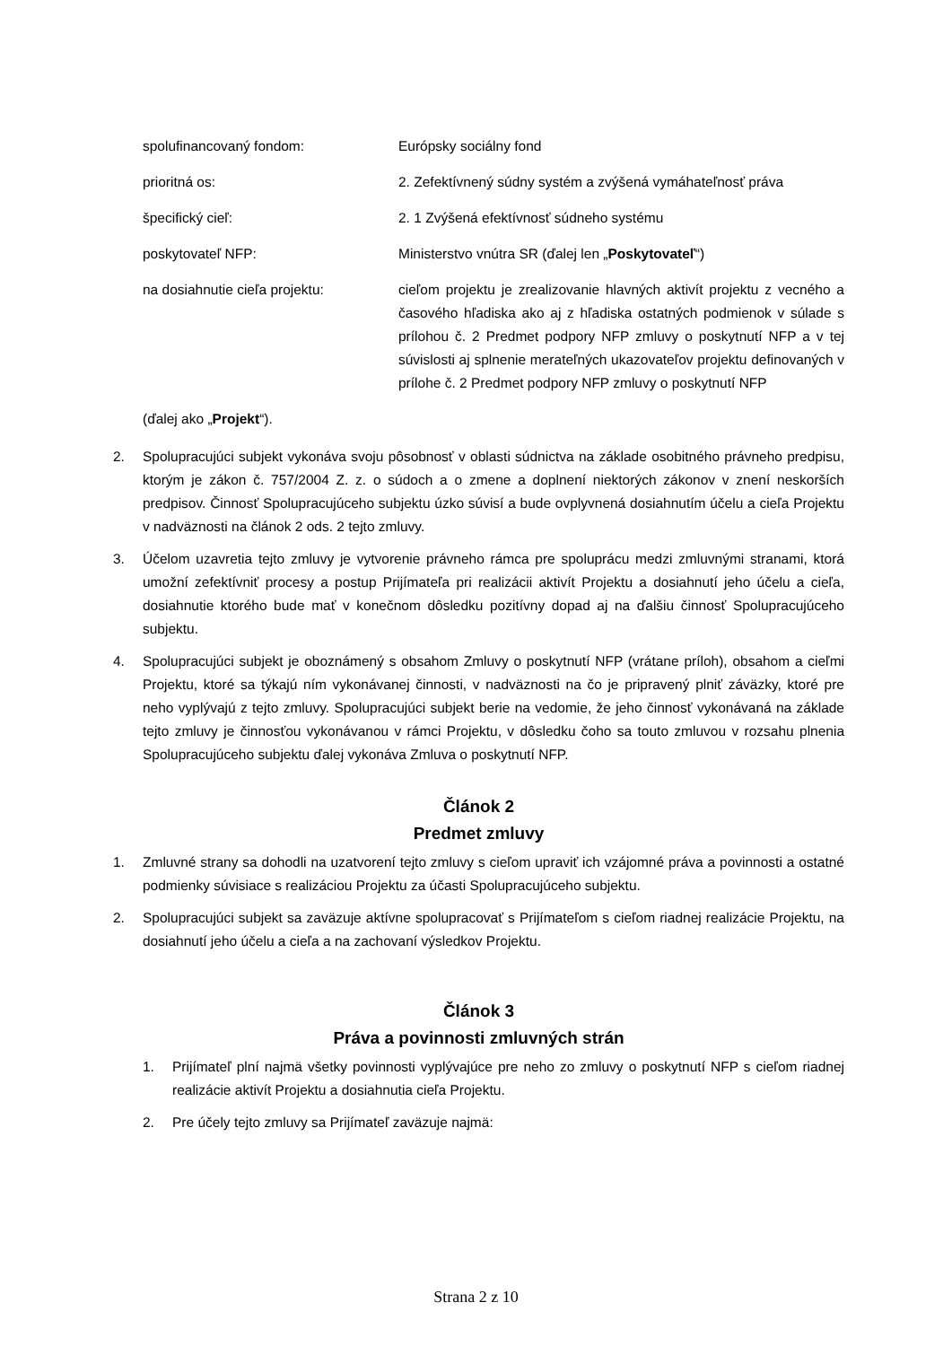spolufinancovaný fondom: Európsky sociálny fond
prioritná os: 2. Zefektívnený súdny systém a zvýšená vymáhateľnosť práva
špecifický cieľ: 2. 1 Zvýšená efektívnosť súdneho systému
poskytovateľ NFP: Ministerstvo vnútra SR (ďalej len „Poskytovateľ“)
na dosiahnutie cieľa projektu: cieľom projektu je zrealizovanie hlavných aktivít projektu z vecného a časového hľadiska ako aj z hľadiska ostatných podmienok v súlade s prílohou č. 2 Predmet podpory NFP zmluvy o poskytnutí NFP a v tej súvislosti aj splnenie merateľných ukazovateľov projektu definovaných v prílohe č. 2 Predmet podpory NFP zmluvy o poskytnutí NFP
(ďalej ako „Projekt“).
2. Spolupracujúci subjekt vykonáva svoju pôsobnosť v oblasti súdnictva na základe osobitného právneho predpisu, ktorým je zákon č. 757/2004 Z. z. o súdoch a o zmene a doplnení niektorých zákonov v znení neskorších predpisov. Činnosť Spolupracujúceho subjektu úzko súvisí a bude ovplyvnená dosiahnutím účelu a cieľa Projektu v nadväznosti na článok 2 ods. 2 tejto zmluvy.
3. Účelom uzavretia tejto zmluvy je vytvorenie právneho rámca pre spoluprácu medzi zmluvnými stranami, ktorá umožní zefektívniť procesy a postup Prijímateľa pri realizácii aktivít Projektu a dosiahnutí jeho účelu a cieľa, dosiahnutie ktorého bude mať v konečnom dôsledku pozitívny dopad aj na ďalšiu činnosť Spolupracujúceho subjektu.
4. Spolupracujúci subjekt je oboznámený s obsahom Zmluvy o poskytnutí NFP (vrátane príloh), obsahom a cieľmi Projektu, ktoré sa týkajú ním vykonávanej činnosti, v nadväznosti na čo je pripravený plniť záväzky, ktoré pre neho vyplývajú z tejto zmluvy. Spolupracujúci subjekt berie na vedomie, že jeho činnosť vykonávaná na základe tejto zmluvy je činnosťou vykonávanou v rámci Projektu, v dôsledku čoho sa touto zmluvou v rozsahu plnenia Spolupracujúceho subjektu ďalej vykonáva Zmluva o poskytnutí NFP.
Článok 2
Predmet zmluvy
1. Zmluvné strany sa dohodli na uzatvorení tejto zmluvy s cieľom upraviť ich vzájomné práva a povinnosti a ostatné podmienky súvisiace s realizáciou Projektu za účasti Spolupracujúceho subjektu.
2. Spolupracujúci subjekt sa zaväzuje aktívne spolupracovať s Prijímateľom s cieľom riadnej realizácie Projektu, na dosiahnutí jeho účelu a cieľa a na zachovaní výsledkov Projektu.
Článok 3
Práva a povinnosti zmluvných strán
1. Prijímateľ plní najmä všetky povinnosti vyplývajúce pre neho zo zmluvy o poskytnutí NFP s cieľom riadnej realizácie aktivít Projektu a dosiahnutia cieľa Projektu.
2. Pre účely tejto zmluvy sa Prijímateľ zaväzuje najmä:
Strana 2 z 10